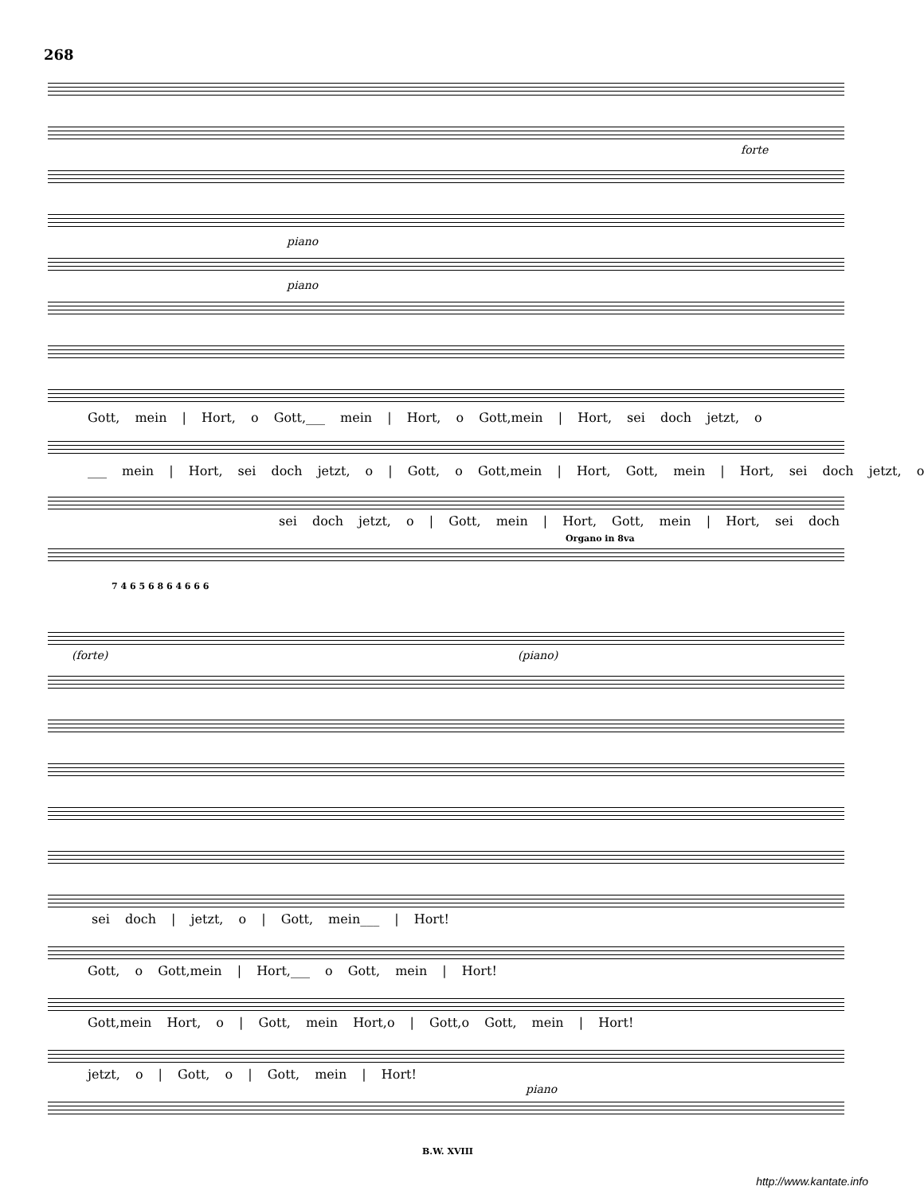268
forte
piano
piano
Gott, mein | Hort, o Gott,___ mein | Hort, o Gott,mein | Hort, sei doch jetzt, o
___ mein | Hort, sei doch jetzt, o | Gott, o Gott,mein | Hort, Gott, mein | Hort, sei doch jetzt, o
sei doch jetzt, o | Gott, mein | Hort, Gott, mein | Hort, sei doch
Organo in 8va
7 4 6 5 6 8 6 4 6 6 6
(forte) (piano)
sei doch | jetzt, o | Gott, mein___ | Hort!
Gott, o Gott,mein | Hort,___ o Gott, mein | Hort!
Gott,mein Hort, o | Gott, mein Hort,o | Gott,o Gott, mein | Hort!
jetzt, o | Gott, o | Gott, mein | Hort!
piano
B.W. XVIII
http://www.kantate.info